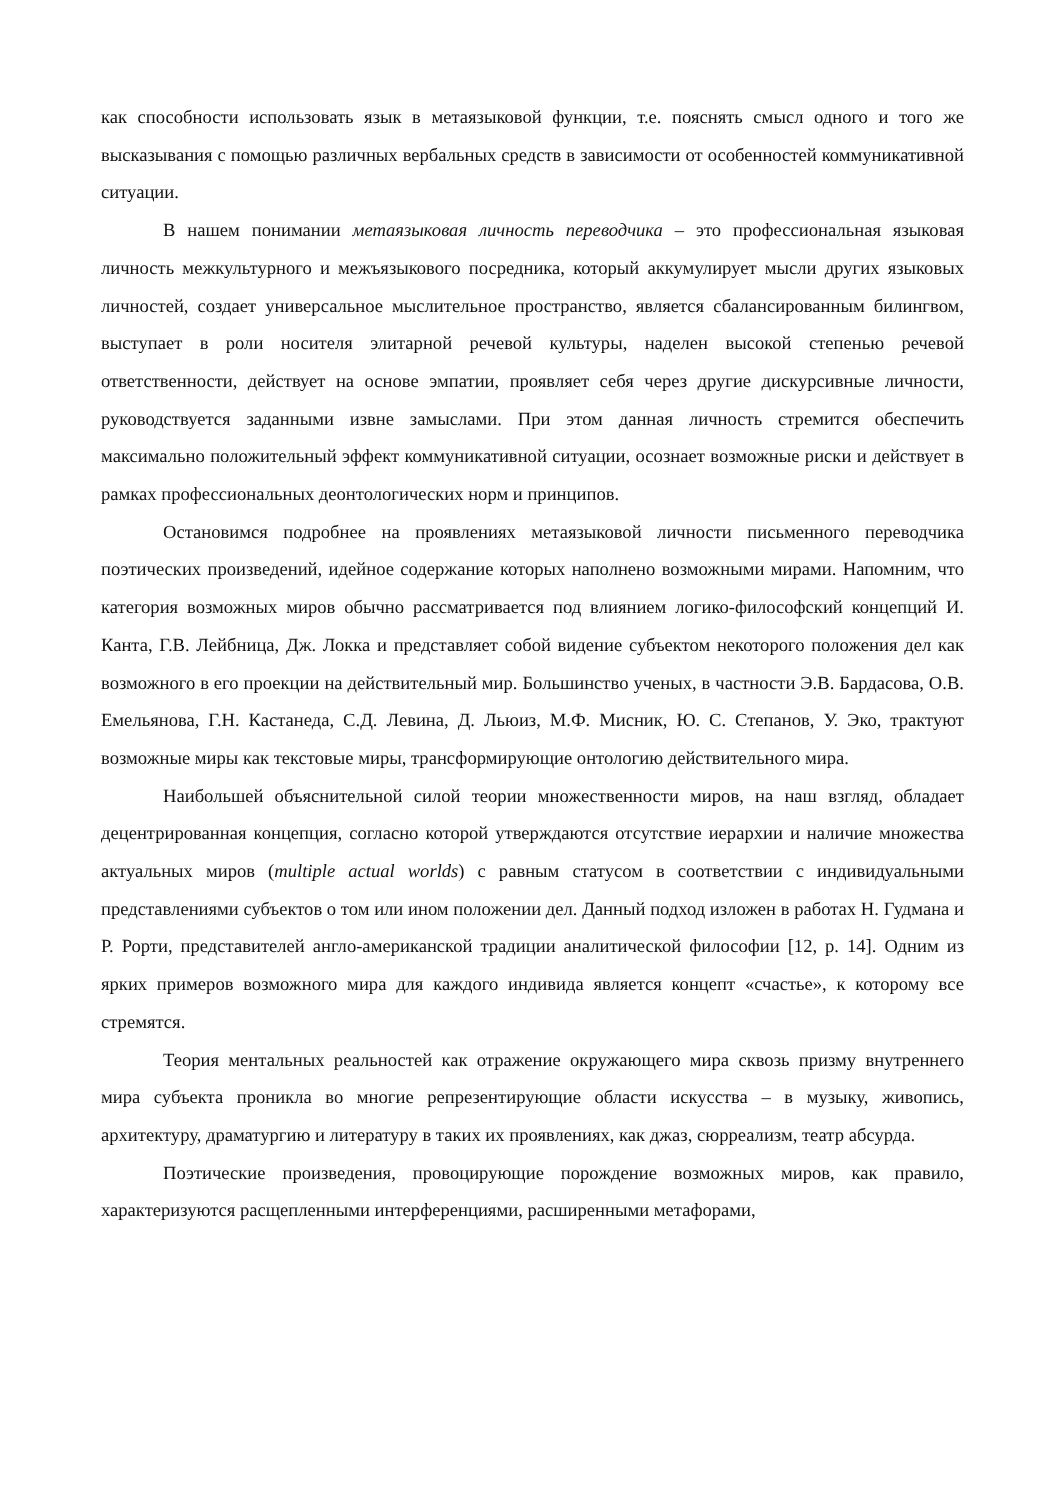как способности использовать язык в метаязыковой функции, т.е. пояснять смысл одного и того же высказывания с помощью различных вербальных средств в зависимости от особенностей коммуникативной ситуации.
В нашем понимании метаязыковая личность переводчика – это профессиональная языковая личность межкультурного и межъязыкового посредника, который аккумулирует мысли других языковых личностей, создает универсальное мыслительное пространство, является сбалансированным билингвом, выступает в роли носителя элитарной речевой культуры, наделен высокой степенью речевой ответственности, действует на основе эмпатии, проявляет себя через другие дискурсивные личности, руководствуется заданными извне замыслами. При этом данная личность стремится обеспечить максимально положительный эффект коммуникативной ситуации, осознает возможные риски и действует в рамках профессиональных деонтологических норм и принципов.
Остановимся подробнее на проявлениях метаязыковой личности письменного переводчика поэтических произведений, идейное содержание которых наполнено возможными мирами. Напомним, что категория возможных миров обычно рассматривается под влиянием логико-философский концепций И. Канта, Г.В. Лейбница, Дж. Локка и представляет собой видение субъектом некоторого положения дел как возможного в его проекции на действительный мир. Большинство ученых, в частности Э.В. Бардасова, О.В. Емельянова, Г.Н. Кастанеда, С.Д. Левина, Д. Льюиз, М.Ф. Мисник, Ю. С. Степанов, У. Эко, трактуют возможные миры как текстовые миры, трансформирующие онтологию действительного мира.
Наибольшей объяснительной силой теории множественности миров, на наш взгляд, обладает децентрированная концепция, согласно которой утверждаются отсутствие иерархии и наличие множества актуальных миров (multiple actual worlds) с равным статусом в соответствии с индивидуальными представлениями субъектов о том или ином положении дел. Данный подход изложен в работах Н. Гудмана и Р. Рорти, представителей англо-американской традиции аналитической философии [12, p. 14]. Одним из ярких примеров возможного мира для каждого индивида является концепт «счастье», к которому все стремятся.
Теория ментальных реальностей как отражение окружающего мира сквозь призму внутреннего мира субъекта проникла во многие репрезентирующие области искусства – в музыку, живопись, архитектуру, драматургию и литературу в таких их проявлениях, как джаз, сюрреализм, театр абсурда.
Поэтические произведения, провоцирующие порождение возможных миров, как правило, характеризуются расщепленными интерференциями, расширенными метафорами,